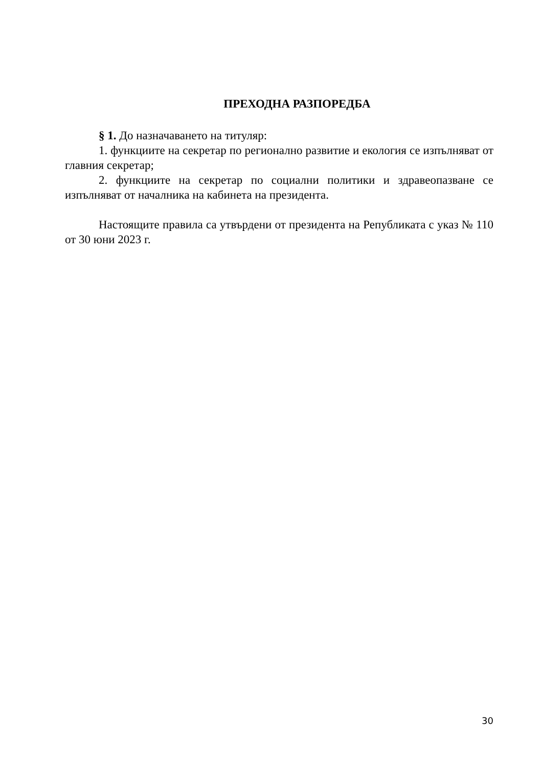ПРЕХОДНА РАЗПОРЕДБА
§ 1. До назначаването на титуляр:
1. функциите на секретар по регионално развитие и екология се изпълняват от главния секретар;
2. функциите на секретар по социални политики и здравеопазване се изпълняват от началника на кабинета на президента.
Настоящите правила са утвърдени от президента на Републиката с указ № 110 от 30 юни 2023 г.
30